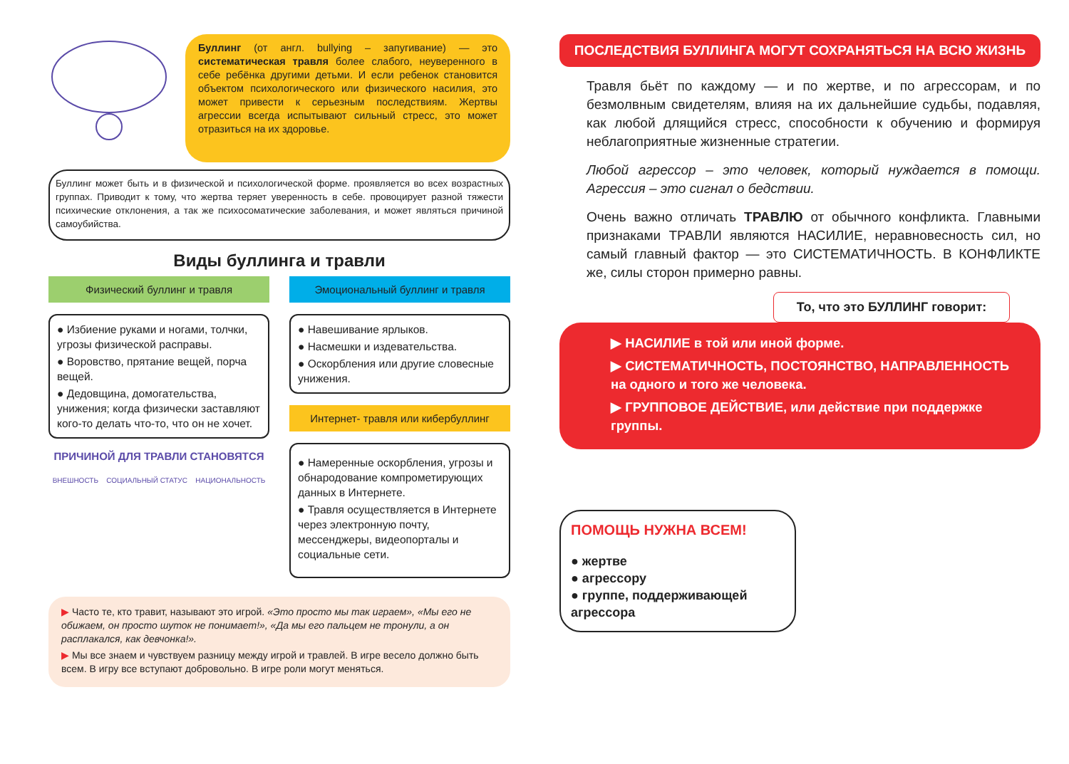Буллинг (от англ. bullying – запугивание) — это систематическая травля более слабого, неуверенного в себе ребёнка другими детьми. И если ребенок становится объектом психологического или физического насилия, это может привести к серьезным последствиям. Жертвы агрессии всегда испытывают сильный стресс, это может отразиться на их здоровье.
Буллинг может быть и в физической и психологической форме. проявляется во всех возрастных группах. Приводит к тому, что жертва теряет уверенность в себе. провоцирует разной тяжести психические отклонения, а так же психосоматические заболевания, и может являться причиной самоубийства.
Виды буллинга и травли
Физический буллинг и травля
● Избиение руками и ногами, толчки, угрозы физической расправы.
● Воровство, прятание вещей, порча вещей.
● Дедовщина, домогательства, унижения; когда физически заставляют кого-то делать что-то, что он не хочет.
ПРИЧИНОЙ ДЛЯ ТРАВЛИ СТАНОВЯТСЯ
ВНЕШНОСТЬ СОЦИАЛЬНЫЙ СТАТУС НАЦИОНАЛЬНОСТЬ
Эмоциональный буллинг и травля
● Навешивание ярлыков.
● Насмешки и издевательства.
● Оскорбления или другие словесные унижения.
Интернет- травля или кибербуллинг
● Намеренные оскорбления, угрозы и обнародование компрометирующих данных в Интернете.
● Травля осуществляется в Интернете через электронную почту, мессенджеры, видеопорталы и социальные сети.
▶ Часто те, кто травит, называют это игрой. «Это просто мы так играем», «Мы его не обижаем, он просто шуток не понимает!», «Да мы его пальцем не тронули, а он расплакался, как девчонка!».
▶ Мы все знаем и чувствуем разницу между игрой и травлей. В игре весело должно быть всем. В игру все вступают добровольно. В игре роли могут меняться.
ПОСЛЕДСТВИЯ БУЛЛИНГА МОГУТ СОХРАНЯТЬСЯ НА ВСЮ ЖИЗНЬ
Травля бьёт по каждому — и по жертве, и по агрессорам, и по безмолвным свидетелям, влияя на их дальнейшие судьбы, подавляя, как любой длящийся стресс, способности к обучению и формируя неблагоприятные жизненные стратегии.
Любой агрессор – это человек, который нуждается в помощи. Агрессия – это сигнал о бедствии.
Очень важно отличать ТРАВЛЮ от обычного конфликта. Главными признаками ТРАВЛИ являются НАСИЛИЕ, неравновесность сил, но самый главный фактор — это СИСТЕМАТИЧНОСТЬ. В КОНФЛИКТЕ же, силы сторон примерно равны.
То, что это БУЛЛИНГ говорит:
▶ НАСИЛИЕ в той или иной форме.
▶ СИСТЕМАТИЧНОСТЬ, ПОСТОЯНСТВО, НАПРАВЛЕННОСТЬ на одного и того же человека.
▶ ГРУППОВОЕ ДЕЙСТВИЕ, или действие при поддержке группы.
ПОМОЩЬ НУЖНА ВСЕМ!
● жертве
● агрессору
● группе, поддерживающей агрессора